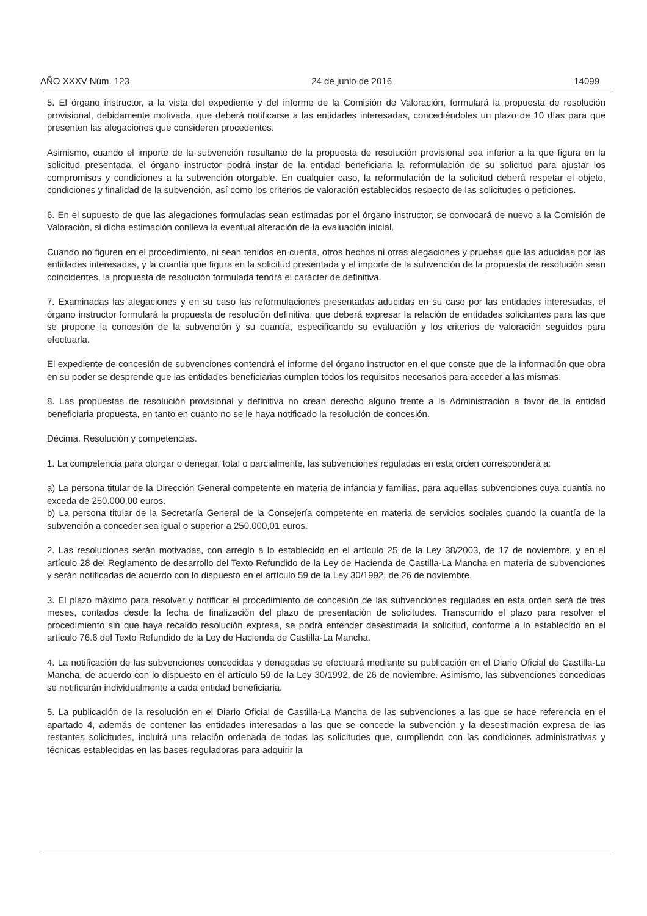AÑO XXXV Núm. 123 24 de junio de 2016 14099
5. El órgano instructor, a la vista del expediente y del informe de la Comisión de Valoración, formulará la propuesta de resolución provisional, debidamente motivada, que deberá notificarse a las entidades interesadas, concediéndoles un plazo de 10 días para que presenten las alegaciones que consideren procedentes.
Asimismo, cuando el importe de la subvención resultante de la propuesta de resolución provisional sea inferior a la que figura en la solicitud presentada, el órgano instructor podrá instar de la entidad beneficiaria la reformulación de su solicitud para ajustar los compromisos y condiciones a la subvención otorgable. En cualquier caso, la reformulación de la solicitud deberá respetar el objeto, condiciones y finalidad de la subvención, así como los criterios de valoración establecidos respecto de las solicitudes o peticiones.
6. En el supuesto de que las alegaciones formuladas sean estimadas por el órgano instructor, se convocará de nuevo a la Comisión de Valoración, si dicha estimación conlleva la eventual alteración de la evaluación inicial.
Cuando no figuren en el procedimiento, ni sean tenidos en cuenta, otros hechos ni otras alegaciones y pruebas que las aducidas por las entidades interesadas, y la cuantía que figura en la solicitud presentada y el importe de la subvención de la propuesta de resolución sean coincidentes, la propuesta de resolución formulada tendrá el carácter de definitiva.
7. Examinadas las alegaciones y en su caso las reformulaciones presentadas aducidas en su caso por las entidades interesadas, el órgano instructor formulará la propuesta de resolución definitiva, que deberá expresar la relación de entidades solicitantes para las que se propone la concesión de la subvención y su cuantía, especificando su evaluación y los criterios de valoración seguidos para efectuarla.
El expediente de concesión de subvenciones contendrá el informe del órgano instructor en el que conste que de la información que obra en su poder se desprende que las entidades beneficiarias cumplen todos los requisitos necesarios para acceder a las mismas.
8. Las propuestas de resolución provisional y definitiva no crean derecho alguno frente a la Administración a favor de la entidad beneficiaria propuesta, en tanto en cuanto no se le haya notificado la resolución de concesión.
Décima. Resolución y competencias.
1. La competencia para otorgar o denegar, total o parcialmente, las subvenciones reguladas en esta orden corresponderá a:
a) La persona titular de la Dirección General competente en materia de infancia y familias, para aquellas subvenciones cuya cuantía no exceda de 250.000,00 euros.
b) La persona titular de la Secretaría General de la Consejería competente en materia de servicios sociales cuando la cuantía de la subvención a conceder sea igual o superior a 250.000,01 euros.
2. Las resoluciones serán motivadas, con arreglo a lo establecido en el artículo 25 de la Ley 38/2003, de 17 de noviembre, y en el artículo 28 del Reglamento de desarrollo del Texto Refundido de la Ley de Hacienda de Castilla-La Mancha en materia de subvenciones y serán notificadas de acuerdo con lo dispuesto en el artículo 59 de la Ley 30/1992, de 26 de noviembre.
3. El plazo máximo para resolver y notificar el procedimiento de concesión de las subvenciones reguladas en esta orden será de tres meses, contados desde la fecha de finalización del plazo de presentación de solicitudes. Transcurrido el plazo para resolver el procedimiento sin que haya recaído resolución expresa, se podrá entender desestimada la solicitud, conforme a lo establecido en el artículo 76.6 del Texto Refundido de la Ley de Hacienda de Castilla-La Mancha.
4. La notificación de las subvenciones concedidas y denegadas se efectuará mediante su publicación en el Diario Oficial de Castilla-La Mancha, de acuerdo con lo dispuesto en el artículo 59 de la Ley 30/1992, de 26 de noviembre. Asimismo, las subvenciones concedidas se notificarán individualmente a cada entidad beneficiaria.
5. La publicación de la resolución en el Diario Oficial de Castilla-La Mancha de las subvenciones a las que se hace referencia en el apartado 4, además de contener las entidades interesadas a las que se concede la subvención y la desestimación expresa de las restantes solicitudes, incluirá una relación ordenada de todas las solicitudes que, cumpliendo con las condiciones administrativas y técnicas establecidas en las bases reguladoras para adquirir la